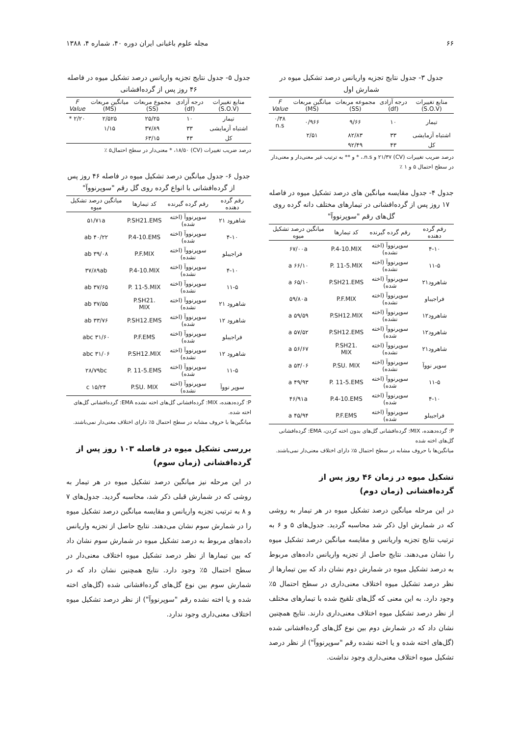۶۶ مجله علوم باغبانی ایران دوره ۴۰، شماره ۴، ۱۳۸۸
جدول ۳- جدول نتایج تجزیه واریانس درصد تشکیل میوه در شمارش اول
| منابع تغییرات (S.O.V) | درجه آزادی (df) | مجموعه مربعات (SS) | میانگین مربعات (MS) | F Value |
| --- | --- | --- | --- | --- |
| تیمار | ۱۰ | ۹/۶۶ | ۰/۹۶۶ | ۰/۳۸ n.s |
| اشتباه آزمایشی | ۳۳ | ۸۲/۸۳ | ۲/۵۱ | |
| کل | ۴۳ | ۹۲/۴۹ | | |
درصد ضریب تغییرات (CV) ۲۱/۳۷ و n.s.، * و ** به ترتیب غیر معنی‌دار و معنی‌دار در سطح احتمال ۵ و ۱ ٪
جدول ۴- جدول مقایسه میانگین های درصد تشکیل میوه در فاصله ۱۷ روز پس از گرده‌افشانی در تیمارهای مختلف دانه گرده روی گل‌های رقم "سوپرنووآ"
| رقم گرده دهنده | رقم گرده گیرنده | کد تیمارها | میانگین درصد تشکیل میوه |
| --- | --- | --- | --- |
| ۴-۱۰ | سوپرنووآ (اخته نشده) | P.4-10.MIX | ۶۷/۰۰a |
| ۱۱-۵ | سوپرنووآ (اخته نشده) | P. 11-5.MIX | ۶۶/۱۰ a |
| شاهرود۲۱ | سوپرنووآ (اخته شده) | P.SH21.EMS | ۶۵/۱۰ a |
| فراجیباو | سوپرنووآ (اخته نشده) | P.F.MIX | ۵۹/۸۰a |
| شاهرود۱۲ | سوپرنووآ (اخته نشده) | P.SH12.MIX | ۵۹/۵۹ a |
| شاهرود۱۲ | سوپرنووآ (اخته شده) | P.SH12.EMS | ۵۷/۵۲ a |
| شاهرود۲۱ | سوپرنووآ (اخته نشده) | P.SH21. MIX | ۵۶/۶۷ a |
| سوپر نووآ | سوپرنووآ (اخته نشده) | P.SU. MIX | ۵۳/۰۶ a |
| ۱۱-۵ | سوپرنووآ (اخته شده) | P. 11-5.EMS | ۴۹/۹۳ a |
| ۴-۱۰ | سوپرنووآ (اخته شده) | P.4-10.EMS | ۴۶/۹۱a |
| فراجیبلو | سوپرنووآ (اخته شده) | P.F.EMS | ۴۵/۹۴ a |
P: گرده‌دهنده، MIX: گرده‌افشانی گل‌های بدون اخته کردن، EMA: گرده‌افشانی گل‌های اخته شده
میانگین‌ها با حروف مشابه در سطح احتمال ۵٪ دارای اختلاف معنی‌دار نمی‌باشند.
تشکیل میوه در زمان ۴۶ روز پس از گرده‌افشانی (زمان دوم)
در این مرحله میانگین درصد تشکیل میوه در هر تیمار به روشی که در شمارش اول ذکر شد محاسبه گردید. جدول‌های ۵ و ۶ به ترتیب نتایج تجزیه واریانس و مقایسه میانگین درصد تشکیل میوه را نشان می‌دهند. نتایج حاصل از تجزیه واریانس داده‌های مربوط به درصد تشکیل میوه در شمارش دوم نشان داد که بین تیمارها از نظر درصد تشکیل میوه اختلاف معنی‌داری در سطح احتمال ۵٪ وجود دارد. به این معنی که گل‌های تلقیح شده با تیمارهای مختلف از نظر درصد تشکیل میوه اختلاف معنی‌داری دارند. نتایج همچنین نشان داد که در شمارش دوم بین نوع گل‌های گرده‌افشانی شده (گل‌های اخته شده و یا اخته نشده رقم "سوپرنووآ") از نظر درصد تشکیل میوه اختلاف معنی‌داری وجود نداشت.
جدول ۵- جدول نتایج تجزیه واریانس درصد تشکیل میوه در فاصله ۴۶ روز پس از گرده‌افشانی
| منابع تغییرات (S.O.V) | درجه آزادی (df) | مجموع مربعات (SS) | میانگین مربعات (MS) | F Value |
| --- | --- | --- | --- | --- |
| تیمار | ۱۰ | ۲۵/۲۵ | ۲/۵۲۵ | ۲/۲۰ * |
| اشتباه آزمایشی | ۳۳ | ۳۷/۸۹ | ۱/۱۵ | |
| کل | ۴۳ | ۶۳/۱۵ | | |
درصد ضریب تغییرات (CV) ۱۸/۵۰، * معنی‌دار در سطح احتمال۵ ٪
جدول ۶- جدول میانگین درصد تشکیل میوه در فاصله ۴۶ روز پس از گرده‌افشانی با انواع گرده روی گل رقم "سوپرنووآ"
| رقم گرده دهنده | رقم گرده گیرنده | کد تیمارها | میانگین درصد تشکیل میوه |
| --- | --- | --- | --- |
| شاهرود ۲۱ | سوپرنووآ (اخته شده) | P.SH21.EMS | ۵۱/۷۱a |
| ۴-۱۰ | سوپرنووآ (اخته شده) | P.4-10.EMS | ۴۰/۲۲ ab |
| فراجیبلو | سوپرنووآ (اخته نشده) | P.F.MIX | ۳۹/۰۸ ab |
| ۴-۱۰ | سوپرنووآ (اخته نشده) | P.4-10.MIX | ۳۷/۸۹ab |
| ۱۱-۵ | سوپرنووآ (اخته نشده) | P. 11-5.MIX | ۳۷/۶۵ ab |
| شاهرود ۲۱ | سوپرنووآ (اخته نشده) | P.SH21. MIX | ۳۷/۵۵ ab |
| شاهرود ۱۲ | سوپرنووآ (اخته شده) | P.SH12.EMS | ۳۳/۷۶ ab |
| فراجیبلو | سوپرنووآ (اخته شده) | P.F.EMS | ۳۱/۶۰ abc |
| شاهرود ۱۲ | سوپرنووآ (اخته نشده) | P.SH12.MIX | ۳۱/۰۶ abc |
| ۱۱-۵ | سوپرنووآ (اخته شده) | P. 11-5.EMS | ۲۸/۷۹bc |
| سوپر نووآ | سوپرنووآ (اخته نشده) | P.SU. MIX | ۱۵/۲۴ c |
P: گرده‌دهنده، MIX: گرده‌افشانی گل‌های اخته نشده EMA: گرده‌افشانی گل‌های اخته شده.
میانگین‌ها با حروف مشابه در سطح احتمال ۵٪ دارای اختلاف معنی‌دار نمی‌باشند.
بررسی تشکیل میوه در فاصله ۱۰۳ روز پس از گرده‌افشانی (زمان سوم)
در این مرحله نیز میانگین درصد تشکیل میوه در هر تیمار به روشی که در شمارش قبلی ذکر شد، محاسبه گردید. جدول‌های ۷ و ۸ به ترتیب تجزیه واریانس و مقایسه میانگین درصد تشکیل میوه را در شمارش سوم نشان می‌دهند. نتایج حاصل از تجزیه واریانس داده‌های مربوط به درصد تشکیل میوه در شمارش سوم نشان داد که بین تیمارها از نظر درصد تشکیل میوه اختلاف معنی‌دار در سطح احتمال ۵٪ وجود دارد. نتایج همچنین نشان داد که در شمارش سوم بین نوع گل‌های گرده‌افشانی شده (گل‌های اخته شده و یا اخته نشده رقم "سوپرنووآ") از نظر درصد تشکیل میوه اختلاف معنی‌داری وجود ندارد.